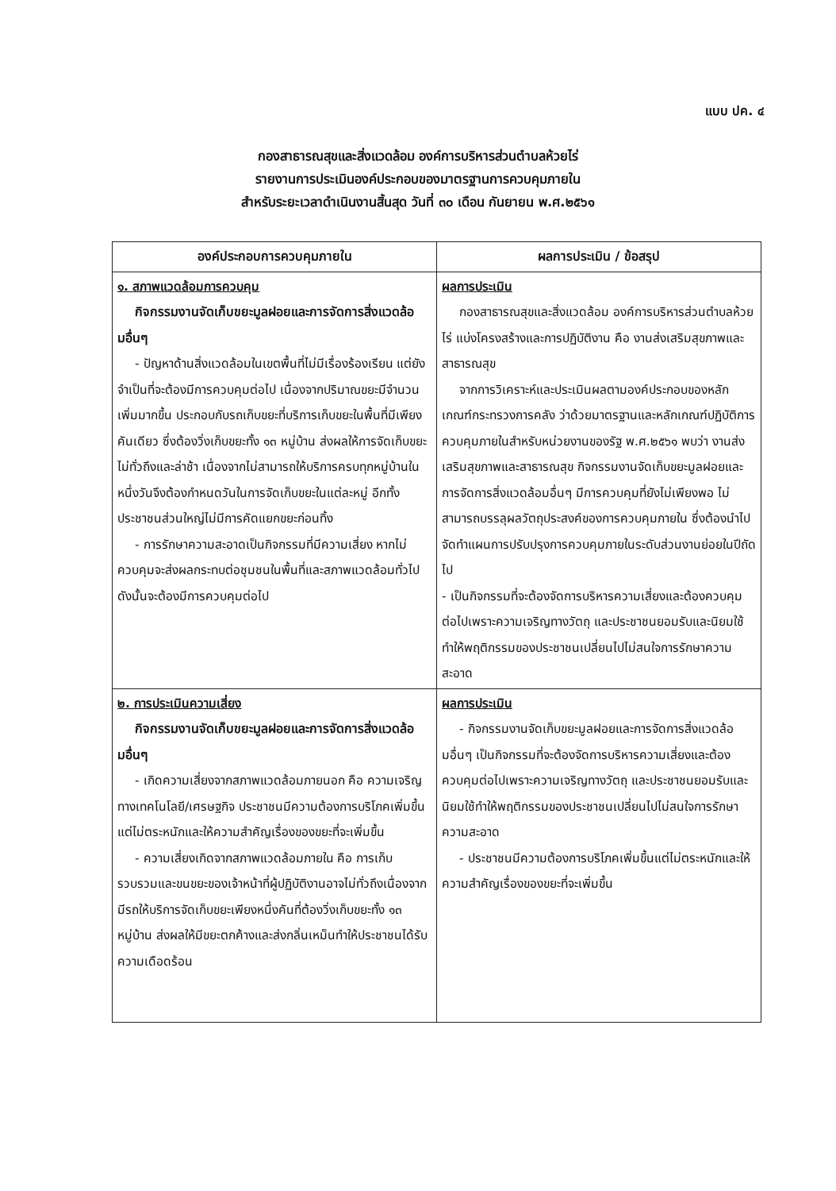แบบ ปค. ๔
กองสาธารณสุขและสิ่งแวดล้อม องค์การบริหารส่วนตำบลห้วยไร่
รายงานการประเมินองค์ประกอบของมาตรฐานการควบคุมภายใน
สำหรับระยะเวลาดำเนินงานสิ้นสุด วันที่ ๓๐ เดือน กันยายน พ.ศ.๒๕๖๑
| องค์ประกอบการควบคุมภายใน | ผลการประเมิน / ข้อสรุป |
| --- | --- |
| ๑. สภาพแวดล้อมการควบคุม กิจกรรมงานจัดเก็บขยะมูลฝอยและการจัดการสิ่งแวดล้อมอื่นๆ - ปัญหาด้านสิ่งแวดล้อมในเขตพื้นที่ไม่มีเรื่องร้องเรียน แต่ยังจำเป็นที่จะต้องมีการควบคุมต่อไป เนื่องจากปริมาณขยะมีจำนวนเพิ่มมากขึ้น ประกอบกับรถเก็บขยะที่บริการเก็บขยะในพื้นที่มีเพียงคันเดียว ซึ่งต้องวิ่งเก็บขยะทั้ง ๑๓ หมู่บ้าน ส่งผลให้การจัดเก็บขยะไม่ทั่วถึงและล่าช้า เนื่องจากไม่สามารถให้บริการครบทุกหมู่บ้านในหนึ่งวันจึงต้องกำหนดวันในการจัดเก็บขยะในแต่ละหมู่ อีกทั้งประชาชนส่วนใหญ่ไม่มีการคัดแยกขยะก่อนทิ้ง - การรักษาความสะอาดเป็นกิจกรรมที่มีความเสี่ยง หากไม่ควบคุมจะส่งผลกระทบต่อชุมชนในพื้นที่และสภาพแวดล้อมทั่วไป ดังนั้นจะต้องมีการควบคุมต่อไป | ผลการประเมิน กองสาธารณสุขและสิ่งแวดล้อม องค์การบริหารส่วนตำบลห้วยไร่ แบ่งโครงสร้างและการปฏิบัติงาน คือ งานส่งเสริมสุขภาพและสาธารณสุข จากการวิเคราะห์และประเมินผลตามองค์ประกอบของหลักเกณฑ์กระทรวงการคลัง ว่าด้วยมาตรฐานและหลักเกณฑ์ปฏิบัติการควบคุมภายในสำหรับหน่วยงานของรัฐ พ.ศ.๒๕๖๑ พบว่า งานส่งเสริมสุขภาพและสาธารณสุข กิจกรรมงานจัดเก็บขยะมูลฝอยและการจัดการสิ่งแวดล้อมอื่นๆ มีการควบคุมที่ยังไม่เพียงพอ ไม่สามารถบรรลุผลวัตถุประสงค์ของการควบคุมภายใน ซึ่งต้องนำไปจัดทำแผนการปรับปรุงการควบคุมภายในระดับส่วนงานย่อยในปีถัดไป - เป็นกิจกรรมที่จะต้องจัดการบริหารความเสี่ยงและต้องควบคุมต่อไปเพราะความเจริญทางวัตถุ และประชาชนยอมรับและนิยมใช้ทำให้พฤติกรรมของประชาชนเปลี่ยนไปไม่สนใจการรักษาความสะอาด |
| ๒. การประเมินความเสี่ยง กิจกรรมงานจัดเก็บขยะมูลฝอยและการจัดการสิ่งแวดล้อมอื่นๆ - เกิดความเสี่ยงจากสภาพแวดล้อมภายนอก คือ ความเจริญทางเทคโนโลยี/เศรษฐกิจ ประชาชนมีความต้องการบริโภคเพิ่มขึ้นแต่ไม่ตระหนักและให้ความสำคัญเรื่องของขยะที่จะเพิ่มขึ้น - ความเสี่ยงเกิดจากสภาพแวดล้อมภายใน คือ การเก็บรวบรวมและขนขยะของเจ้าหน้าที่ผู้ปฏิบัติงานอาจไม่ทั่วถึงเนื่องจากมีรถให้บริการจัดเก็บขยะเพียงหนึ่งคันที่ต้องวิ่งเก็บขยะทั้ง ๑๓ หมู่บ้าน ส่งผลให้มีขยะตกค้างและส่งกลิ่นเหม็นทำให้ประชาชนได้รับความเดือดร้อน | ผลการประเมิน - กิจกรรมงานจัดเก็บขยะมูลฝอยและการจัดการสิ่งแวดล้อมอื่นๆ เป็นกิจกรรมที่จะต้องจัดการบริหารความเสี่ยงและต้องควบคุมต่อไปเพราะความเจริญทางวัตถุ และประชาชนยอมรับและนิยมใช้ทำให้พฤติกรรมของประชาชนเปลี่ยนไปไม่สนใจการรักษาความสะอาด - ประชาชนมีความต้องการบริโภคเพิ่มขึ้นแต่ไม่ตระหนักและให้ความสำคัญเรื่องของขยะที่จะเพิ่มขึ้น |